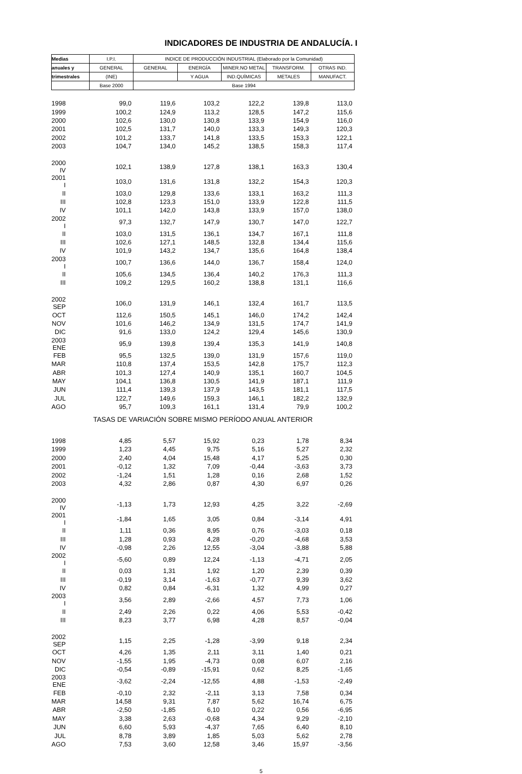INDICADORES DE INDUSTRIA DE ANDALUCÍA. I
| Medias | I.P.I. | INDICE DE PRODUCCIÓN INDUSTRIAL (Elaborado por la Comunidad) | | | | |
| --- | --- | --- | --- | --- | --- | --- |
| anuales y | GENERAL | GENERAL | ENERGÍA | MINER.NO METAL | TRANSFORM. | OTRAS IND. |
| trimestrales | (INE) | | Y AGUA | IND.QUÍMICAS | METALES | MANUFACT. |
| | Base 2000 | Base 1994 | | | | |
| 1998 | 99,0 | 119,6 | 103,2 | 122,2 | 139,8 | 113,0 |
| 1999 | 100,2 | 124,9 | 113,2 | 128,5 | 147,2 | 115,6 |
| 2000 | 102,6 | 130,0 | 130,8 | 133,9 | 154,9 | 116,0 |
| 2001 | 102,5 | 131,7 | 140,0 | 133,3 | 149,3 | 120,3 |
| 2002 | 101,2 | 133,7 | 141,8 | 133,5 | 153,3 | 122,1 |
| 2003 | 104,7 | 134,0 | 145,2 | 138,5 | 158,3 | 117,4 |
| 2000 IV | 102,1 | 138,9 | 127,8 | 138,1 | 163,3 | 130,4 |
| 2001 I | 103,0 | 131,6 | 131,8 | 132,2 | 154,3 | 120,3 |
| II | 103,0 | 129,8 | 133,6 | 133,1 | 163,2 | 111,3 |
| III | 102,8 | 123,3 | 151,0 | 133,9 | 122,8 | 111,5 |
| IV | 101,1 | 142,0 | 143,8 | 133,9 | 157,0 | 138,0 |
| 2002 I | 97,3 | 132,7 | 147,9 | 130,7 | 147,0 | 122,7 |
| II | 103,0 | 131,5 | 136,1 | 134,7 | 167,1 | 111,8 |
| III | 102,6 | 127,1 | 148,5 | 132,8 | 134,4 | 115,6 |
| IV | 101,9 | 143,2 | 134,7 | 135,6 | 164,8 | 138,4 |
| 2003 I | 100,7 | 136,6 | 144,0 | 136,7 | 158,4 | 124,0 |
| II | 105,6 | 134,5 | 136,4 | 140,2 | 176,3 | 111,3 |
| III | 109,2 | 129,5 | 160,2 | 138,8 | 131,1 | 116,6 |
| 2002 SEP | 106,0 | 131,9 | 146,1 | 132,4 | 161,7 | 113,5 |
| OCT | 112,6 | 150,5 | 145,1 | 146,0 | 174,2 | 142,4 |
| NOV | 101,6 | 146,2 | 134,9 | 131,5 | 174,7 | 141,9 |
| DIC | 91,6 | 133,0 | 124,2 | 129,4 | 145,6 | 130,9 |
| 2003 ENE | 95,9 | 139,8 | 139,4 | 135,3 | 141,9 | 140,8 |
| FEB | 95,5 | 132,5 | 139,0 | 131,9 | 157,6 | 119,0 |
| MAR | 110,8 | 137,4 | 153,5 | 142,8 | 175,7 | 112,3 |
| ABR | 101,3 | 127,4 | 140,9 | 135,1 | 160,7 | 104,5 |
| MAY | 104,1 | 136,8 | 130,5 | 141,9 | 187,1 | 111,9 |
| JUN | 111,4 | 139,3 | 137,9 | 143,5 | 181,1 | 117,5 |
| JUL | 122,7 | 149,6 | 159,3 | 146,1 | 182,2 | 132,9 |
| AGO | 95,7 | 109,3 | 161,1 | 131,4 | 79,9 | 100,2 |
| TASAS DE VARIACIÓN SOBRE MISMO PERÍODO ANUAL ANTERIOR | | | | | | |
| 1998 | 4,85 | 5,57 | 15,92 | 0,23 | 1,78 | 8,34 |
| 1999 | 1,23 | 4,45 | 9,75 | 5,16 | 5,27 | 2,32 |
| 2000 | 2,40 | 4,04 | 15,48 | 4,17 | 5,25 | 0,30 |
| 2001 | -0,12 | 1,32 | 7,09 | -0,44 | -3,63 | 3,73 |
| 2002 | -1,24 | 1,51 | 1,28 | 0,16 | 2,68 | 1,52 |
| 2003 | 4,32 | 2,86 | 0,87 | 4,30 | 6,97 | 0,26 |
| 2000 IV | -1,13 | 1,73 | 12,93 | 4,25 | 3,22 | -2,69 |
| 2001 I | -1,84 | 1,65 | 3,05 | 0,84 | -3,14 | 4,91 |
| II | 1,11 | 0,36 | 8,95 | 0,76 | -3,03 | 0,18 |
| III | 1,28 | 0,93 | 4,28 | -0,20 | -4,68 | 3,53 |
| IV | -0,98 | 2,26 | 12,55 | -3,04 | -3,88 | 5,88 |
| 2002 I | -5,60 | 0,89 | 12,24 | -1,13 | -4,71 | 2,05 |
| II | 0,03 | 1,31 | 1,92 | 1,20 | 2,39 | 0,39 |
| III | -0,19 | 3,14 | -1,63 | -0,77 | 9,39 | 3,62 |
| IV | 0,82 | 0,84 | -6,31 | 1,32 | 4,99 | 0,27 |
| 2003 I | 3,56 | 2,89 | -2,66 | 4,57 | 7,73 | 1,06 |
| II | 2,49 | 2,26 | 0,22 | 4,06 | 5,53 | -0,42 |
| III | 8,23 | 3,77 | 6,98 | 4,28 | 8,57 | -0,04 |
| 2002 SEP | 1,15 | 2,25 | -1,28 | -3,99 | 9,18 | 2,34 |
| OCT | 4,26 | 1,35 | 2,11 | 3,11 | 1,40 | 0,21 |
| NOV | -1,55 | 1,95 | -4,73 | 0,08 | 6,07 | 2,16 |
| DIC | -0,54 | -0,89 | -15,91 | 0,62 | 8,25 | -1,65 |
| 2003 ENE | -3,62 | -2,24 | -12,55 | 4,88 | -1,53 | -2,49 |
| FEB | -0,10 | 2,32 | -2,11 | 3,13 | 7,58 | 0,34 |
| MAR | 14,58 | 9,31 | 7,87 | 5,62 | 16,74 | 6,75 |
| ABR | -2,50 | -1,85 | 6,10 | 0,22 | 0,56 | -6,95 |
| MAY | 3,38 | 2,63 | -0,68 | 4,34 | 9,29 | -2,10 |
| JUN | 6,60 | 5,93 | -4,37 | 7,65 | 6,40 | 8,10 |
| JUL | 8,78 | 3,89 | 1,85 | 5,03 | 5,62 | 2,78 |
| AGO | 7,53 | 3,60 | 12,58 | 3,46 | 15,97 | -3,56 |
5